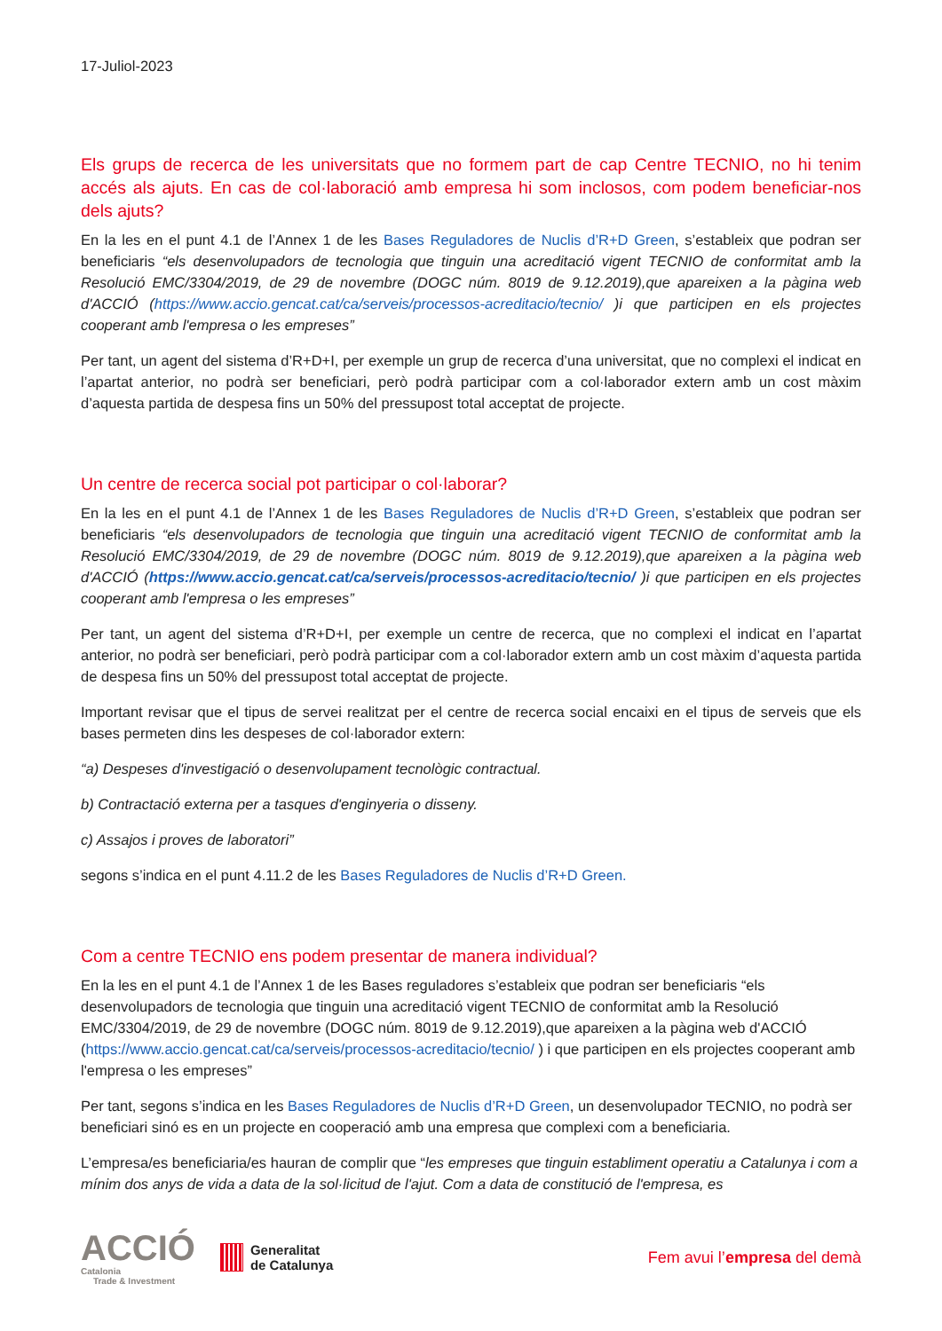17-Juliol-2023
Els grups de recerca de les universitats que no formem part de cap Centre TECNIO, no hi tenim accés als ajuts. En cas de col·laboració amb empresa hi som inclosos, com podem beneficiar-nos dels ajuts?
En la les en el punt 4.1 de l’Annex 1 de les Bases Reguladores de Nuclis d’R+D Green, s’estableix que podran ser beneficiaris “els desenvolupadors de tecnologia que tinguin una acreditació vigent TECNIO de conformitat amb la Resolució EMC/3304/2019, de 29 de novembre (DOGC núm. 8019 de 9.12.2019),que apareixen a la pàgina web d'ACCIÓ (https://www.accio.gencat.cat/ca/serveis/processos-acreditacio/tecnio/ )i que participen en els projectes cooperant amb l'empresa o les empreses”
Per tant, un agent del sistema d’R+D+I, per exemple un grup de recerca d’una universitat, que no complexi el indicat en l’apartat anterior, no podrà ser beneficiari, però podrà participar com a col·laborador extern amb un cost màxim d’aquesta partida de despesa fins un 50% del pressupost total acceptat de projecte.
Un centre de recerca social pot participar o col·laborar?
En la les en el punt 4.1 de l’Annex 1 de les Bases Reguladores de Nuclis d’R+D Green, s’estableix que podran ser beneficiaris “els desenvolupadors de tecnologia que tinguin una acreditació vigent TECNIO de conformitat amb la Resolució EMC/3304/2019, de 29 de novembre (DOGC núm. 8019 de 9.12.2019),que apareixen a la pàgina web d'ACCIÓ (https://www.accio.gencat.cat/ca/serveis/processos-acreditacio/tecnio/ )i que participen en els projectes cooperant amb l'empresa o les empreses”
Per tant, un agent del sistema d’R+D+I, per exemple un centre de recerca, que no complexi el indicat en l’apartat anterior, no podrà ser beneficiari, però podrà participar com a col·laborador extern amb un cost màxim d’aquesta partida de despesa fins un 50% del pressupost total acceptat de projecte.
Important revisar que el tipus de servei realitzat per el centre de recerca social encaixi en el tipus de serveis que els bases permeten dins les despeses de col·laborador extern:
“a) Despeses d'investigació o desenvolupament tecnològic contractual.
b) Contractació externa per a tasques d'enginyeria o disseny.
c) Assajos i proves de laboratori”
segons s’indica en el punt 4.11.2 de les Bases Reguladores de Nuclis d’R+D Green.
Com a centre TECNIO ens podem presentar de manera individual?
En la les en el punt 4.1 de l’Annex 1 de les Bases reguladores s’estableix que podran ser beneficiaris “els desenvolupadors de tecnologia que tinguin una acreditació vigent TECNIO de conformitat amb la Resolució EMC/3304/2019, de 29 de novembre (DOGC núm. 8019 de 9.12.2019),que apareixen a la pàgina web d'ACCIÓ (https://www.accio.gencat.cat/ca/serveis/processos-acreditacio/tecnio/ ) i que participen en els projectes cooperant amb l'empresa o les empreses”
Per tant, segons s’indica en les Bases Reguladores de Nuclis d’R+D Green, un desenvolupador TECNIO, no podrà ser beneficiari sinó es en un projecte en cooperació amb una empresa que complexi com a beneficiaria.
L’empresa/es beneficiaria/es hauran de complir que “les empreses que tinguin establiment operatiu a Catalunya i com a mínim dos anys de vida a data de la sol·licitud de l'ajut. Com a data de constitució de l'empresa, es
ACCIÓ
Catalonia
Trade & Investment
Generalitat
de Catalunya
Fem avui l’empresa del demà